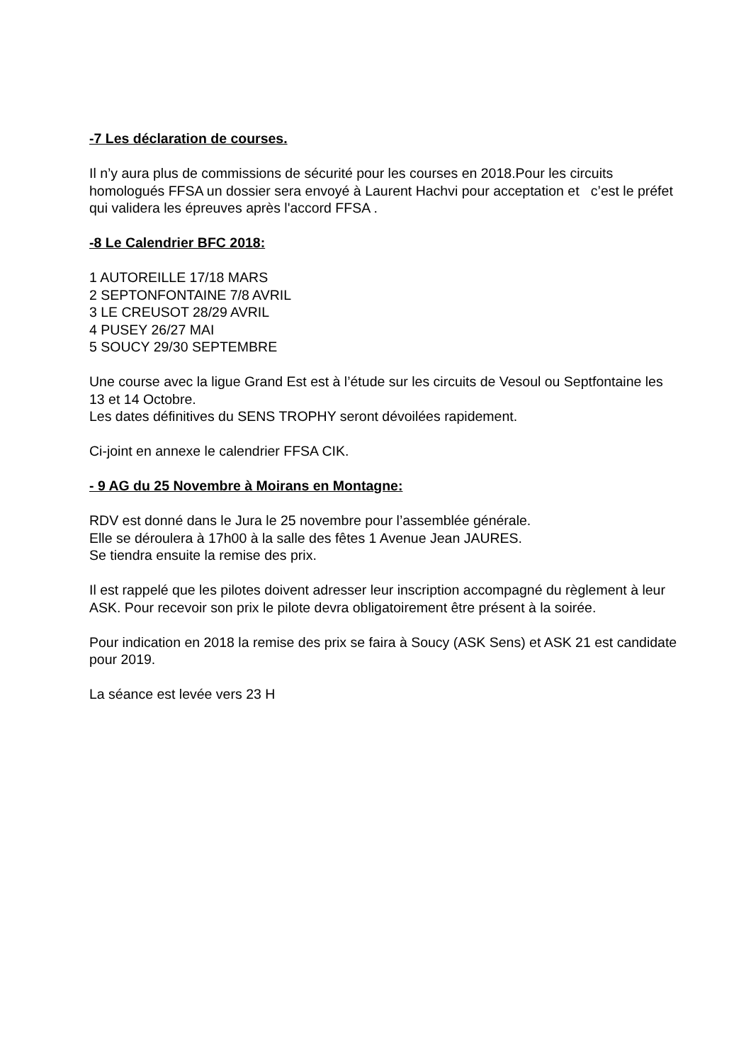-7 Les déclaration de courses.
Il n’y aura plus de commissions de sécurité pour les courses en 2018.Pour les circuits homologués FFSA un dossier sera envoyé à Laurent Hachvi pour acceptation et c’est le préfet qui validera les épreuves après l'accord FFSA .
-8 Le Calendrier BFC 2018:
1 AUTOREILLE 17/18 MARS
2 SEPTONFONTAINE 7/8 AVRIL
3 LE CREUSOT 28/29 AVRIL
4 PUSEY 26/27 MAI
5 SOUCY 29/30 SEPTEMBRE
Une course avec la ligue Grand Est est à l’étude sur les circuits de Vesoul ou Septfontaine les 13 et 14 Octobre.
Les dates définitives du SENS TROPHY seront dévoilées rapidement.
Ci-joint en annexe le calendrier FFSA CIK.
- 9 AG du 25 Novembre à Moirans en Montagne:
RDV est donné dans le Jura le 25 novembre pour l’assemblée générale.
Elle se déroulera à 17h00 à la salle des fêtes 1 Avenue Jean JAURES.
Se tiendra ensuite la remise des prix.
Il est rappelé que les pilotes doivent adresser leur inscription accompagné du règlement à leur ASK. Pour recevoir son prix le pilote devra obligatoirement être présent à la soirée.
Pour indication en 2018 la remise des prix se faira à Soucy (ASK Sens) et ASK 21 est candidate pour 2019.
La séance est levée vers 23 H